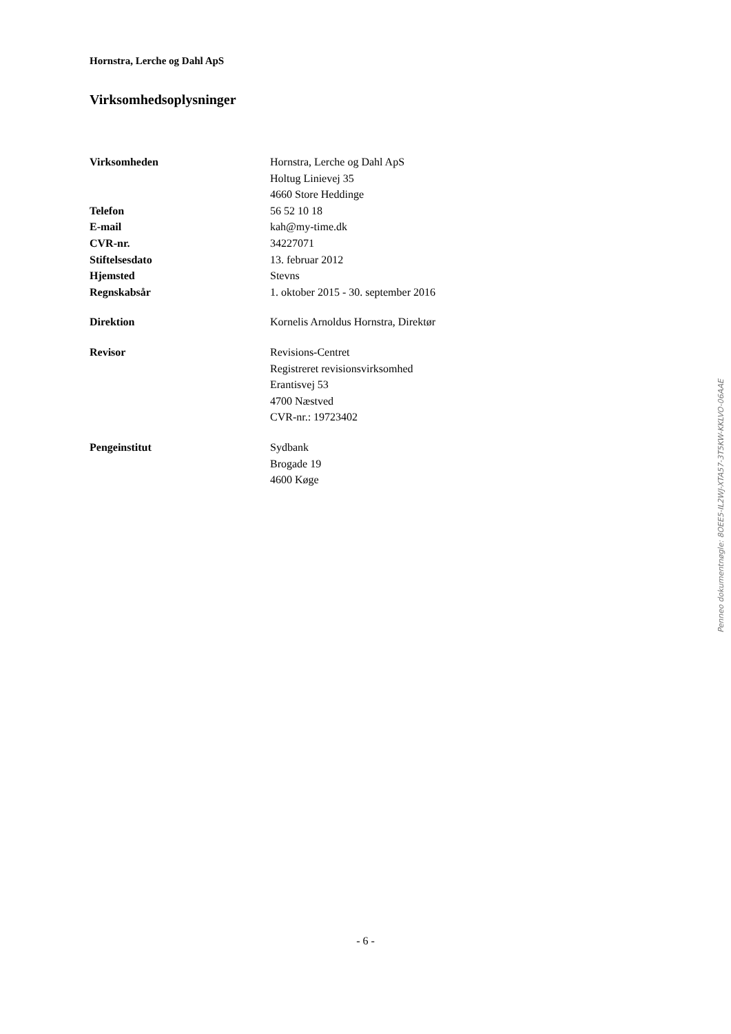Hornstra, Lerche og Dahl ApS
Virksomhedsoplysninger
| Virksomheden | Hornstra, Lerche og Dahl ApS |
| | Holtug Linievej 35 |
| | 4660 Store Heddinge |
| Telefon | 56 52 10 18 |
| E-mail | kah@my-time.dk |
| CVR-nr. | 34227071 |
| Stiftelsesdato | 13. februar 2012 |
| Hjemsted | Stevns |
| Regnskabsår | 1. oktober 2015 - 30. september 2016 |
| Direktion | Kornelis Arnoldus Hornstra, Direktør |
| Revisor | Revisions-Centret |
| | Registreret revisionsvirksomhed |
| | Erantisvej 53 |
| | 4700 Næstved |
| | CVR-nr.: 19723402 |
| Pengeinstitut | Sydbank |
| | Brogade 19 |
| | 4600 Køge |
Penneo dokumentnøgle: 8OEE5-IL2WJ-XTA57-3T5KW-KKLVO-06AAE
- 6 -